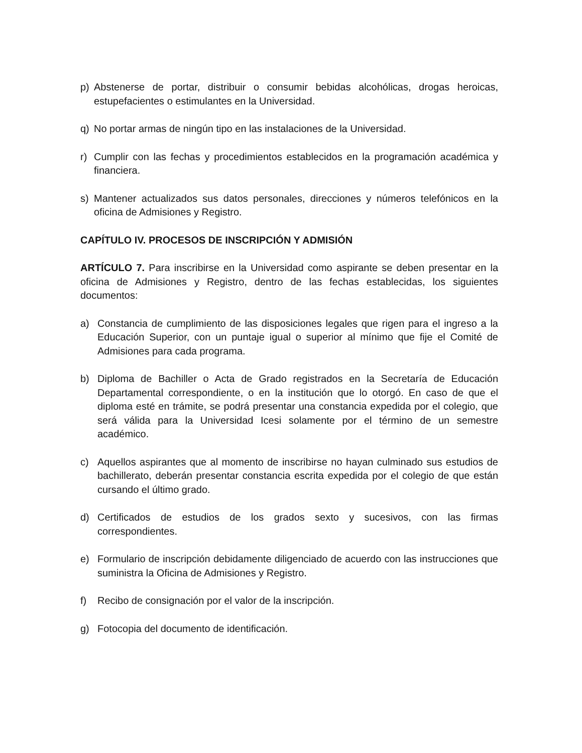p) Abstenerse de portar, distribuir o consumir bebidas alcohólicas, drogas heroicas, estupefacientes o estimulantes en la Universidad.
q) No portar armas de ningún tipo en las instalaciones de la Universidad.
r) Cumplir con las fechas y procedimientos establecidos en la programación académica y financiera.
s) Mantener actualizados sus datos personales, direcciones y números telefónicos en la oficina de Admisiones y Registro.
CAPÍTULO IV. PROCESOS DE INSCRIPCIÓN Y ADMISIÓN
ARTÍCULO 7. Para inscribirse en la Universidad como aspirante se deben presentar en la oficina de Admisiones y Registro, dentro de las fechas establecidas, los siguientes documentos:
a) Constancia de cumplimiento de las disposiciones legales que rigen para el ingreso a la Educación Superior, con un puntaje igual o superior al mínimo que fije el Comité de Admisiones para cada programa.
b) Diploma de Bachiller o Acta de Grado registrados en la Secretaría de Educación Departamental correspondiente, o en la institución que lo otorgó. En caso de que el diploma esté en trámite, se podrá presentar una constancia expedida por el colegio, que será válida para la Universidad Icesi solamente por el término de un semestre académico.
c) Aquellos aspirantes que al momento de inscribirse no hayan culminado sus estudios de bachillerato, deberán presentar constancia escrita expedida por el colegio de que están cursando el último grado.
d) Certificados de estudios de los grados sexto y sucesivos, con las firmas correspondientes.
e) Formulario de inscripción debidamente diligenciado de acuerdo con las instrucciones que suministra la Oficina de Admisiones y Registro.
f) Recibo de consignación por el valor de la inscripción.
g) Fotocopia del documento de identificación.